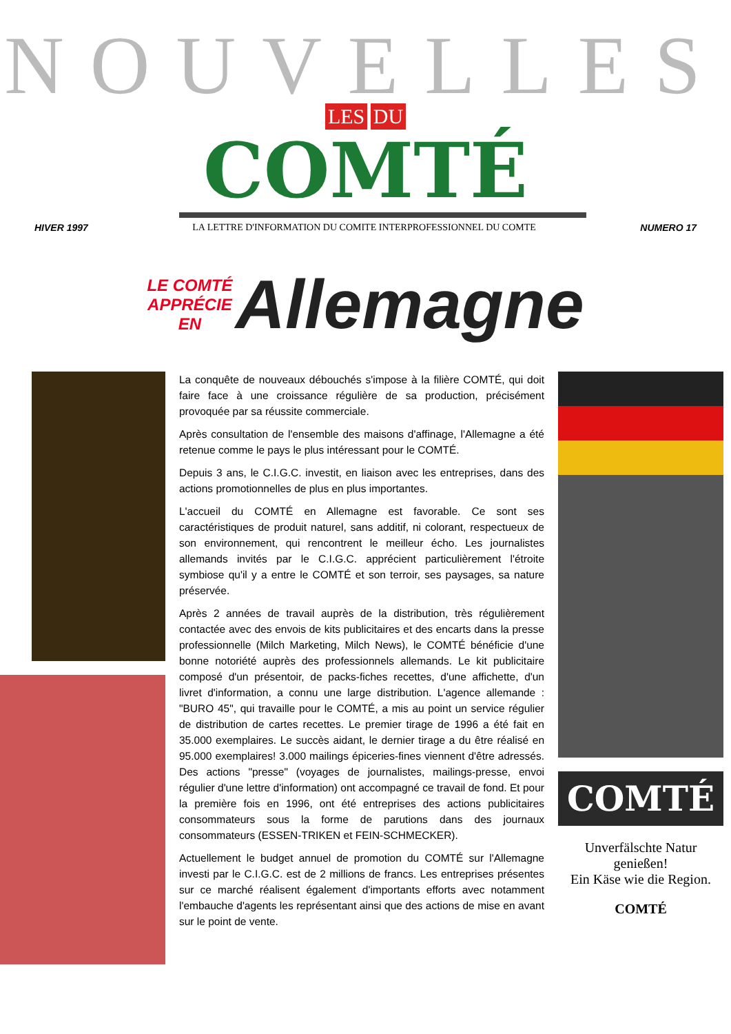NOUVELLES
LES DU
COMTÉ
HIVER 1997 LA LETTRE D'INFORMATION DU COMITE INTERPROFESSIONNEL DU COMTE NUMERO 17
LE COMTÉ
APPRÉCIE
EN Allemagne
La conquête de nouveaux débouchés s'impose à la filière COMTÉ, qui doit faire face à une croissance régulière de sa production, précisément provoquée par sa réussite commerciale.
Après consultation de l'ensemble des maisons d'affinage, l'Allemagne a été retenue comme le pays le plus intéressant pour le COMTÉ.
Depuis 3 ans, le C.I.G.C. investit, en liaison avec les entreprises, dans des actions promotionnelles de plus en plus importantes.
L'accueil du COMTÉ en Allemagne est favorable. Ce sont ses caractéristiques de produit naturel, sans additif, ni colorant, respectueux de son environnement, qui rencontrent le meilleur écho. Les journalistes allemands invités par le C.I.G.C. apprécient particulièrement l'étroite symbiose qu'il y a entre le COMTÉ et son terroir, ses paysages, sa nature préservée.
Après 2 années de travail auprès de la distribution, très régulièrement contactée avec des envois de kits publicitaires et des encarts dans la presse professionnelle (Milch Marketing, Milch News), le COMTÉ bénéficie d'une bonne notoriété auprès des professionnels allemands. Le kit publicitaire composé d'un présentoir, de packs-fiches recettes, d'une affichette, d'un livret d'information, a connu une large distribution. L'agence allemande : "BURO 45", qui travaille pour le COMTÉ, a mis au point un service régulier de distribution de cartes recettes. Le premier tirage de 1996 a été fait en 35.000 exemplaires. Le succès aidant, le dernier tirage a du être réalisé en 95.000 exemplaires! 3.000 mailings épiceries-fines viennent d'être adressés. Des actions "presse" (voyages de journalistes, mailings-presse, envoi régulier d'une lettre d'information) ont accompagné ce travail de fond. Et pour la première fois en 1996, ont été entreprises des actions publicitaires consommateurs sous la forme de parutions dans des journaux consommateurs (ESSEN-TRIKEN et FEIN-SCHMECKER).
Actuellement le budget annuel de promotion du COMTÉ sur l'Allemagne investi par le C.I.G.C. est de 2 millions de francs. Les entreprises présentes sur ce marché réalisent également d'importants efforts avec notamment l'embauche d'agents les représentant ainsi que des actions de mise en avant sur le point de vente.
COMTÉ
Unverfälschte Natur genießen!
Ein Käse wie die Region.
COMTÉ